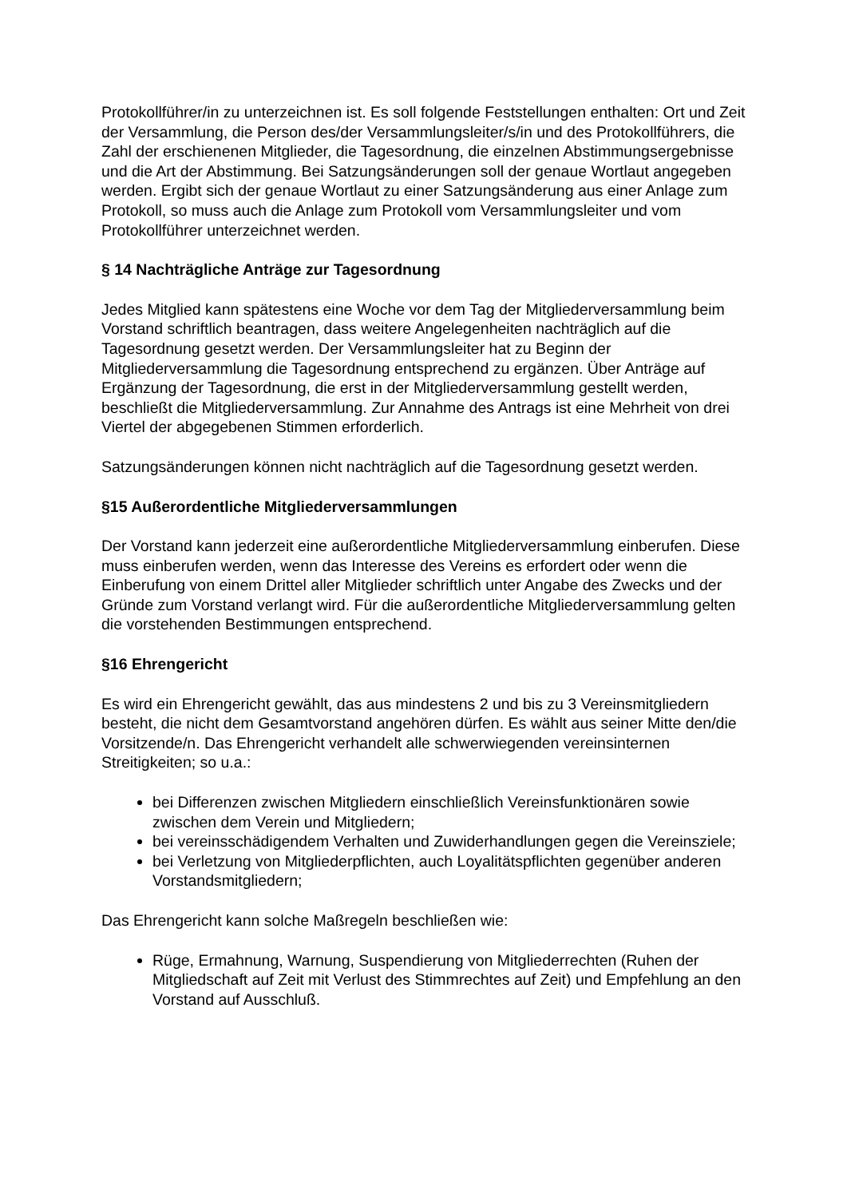Protokollführer/in zu unterzeichnen ist. Es soll folgende Feststellungen enthalten: Ort und Zeit der Versammlung, die Person des/der Versammlungsleiter/s/in und des Protokollführers, die Zahl der erschienenen Mitglieder, die Tagesordnung, die einzelnen Abstimmungsergebnisse und die Art der Abstimmung. Bei Satzungsänderungen soll der genaue Wortlaut angegeben werden. Ergibt sich der genaue Wortlaut zu einer Satzungsänderung aus einer Anlage zum Protokoll, so muss auch die Anlage zum Protokoll vom Versammlungsleiter und vom Protokollführer unterzeichnet werden.
§ 14 Nachträgliche Anträge zur Tagesordnung
Jedes Mitglied kann spätestens eine Woche vor dem Tag der Mitgliederversammlung beim Vorstand schriftlich beantragen, dass weitere Angelegenheiten nachträglich auf die Tagesordnung gesetzt werden. Der Versammlungsleiter hat zu Beginn der Mitgliederversammlung die Tagesordnung entsprechend zu ergänzen. Über Anträge auf Ergänzung der Tagesordnung, die erst in der Mitgliederversammlung gestellt werden, beschließt die Mitgliederversammlung. Zur Annahme des Antrags ist eine Mehrheit von drei Viertel der abgegebenen Stimmen erforderlich.
Satzungsänderungen können nicht nachträglich auf die Tagesordnung gesetzt werden.
§15 Außerordentliche Mitgliederversammlungen
Der Vorstand kann jederzeit eine außerordentliche Mitgliederversammlung einberufen. Diese muss einberufen werden, wenn das Interesse des Vereins es erfordert oder wenn die Einberufung von einem Drittel aller Mitglieder schriftlich unter Angabe des Zwecks und der Gründe zum Vorstand verlangt wird. Für die außerordentliche Mitgliederversammlung gelten die vorstehenden Bestimmungen entsprechend.
§16 Ehrengericht
Es wird ein Ehrengericht gewählt, das aus mindestens 2 und bis zu 3 Vereinsmitgliedern besteht, die nicht dem Gesamtvorstand angehören dürfen. Es wählt aus seiner Mitte den/die Vorsitzende/n. Das Ehrengericht verhandelt alle schwerwiegenden vereinsinternen Streitigkeiten; so u.a.:
bei Differenzen zwischen Mitgliedern einschließlich Vereinsfunktionären sowie zwischen dem Verein und Mitgliedern;
bei vereinsschädigendem Verhalten und Zuwiderhandlungen gegen die Vereinsziele;
bei Verletzung von Mitgliederpflichten, auch Loyalitätspflichten gegenüber anderen Vorstandsmitgliedern;
Das Ehrengericht kann solche Maßregeln beschließen wie:
Rüge, Ermahnung, Warnung, Suspendierung von Mitgliederrechten (Ruhen der Mitgliedschaft auf Zeit mit Verlust des Stimmrechtes auf Zeit) und Empfehlung an den Vorstand auf Ausschluß.